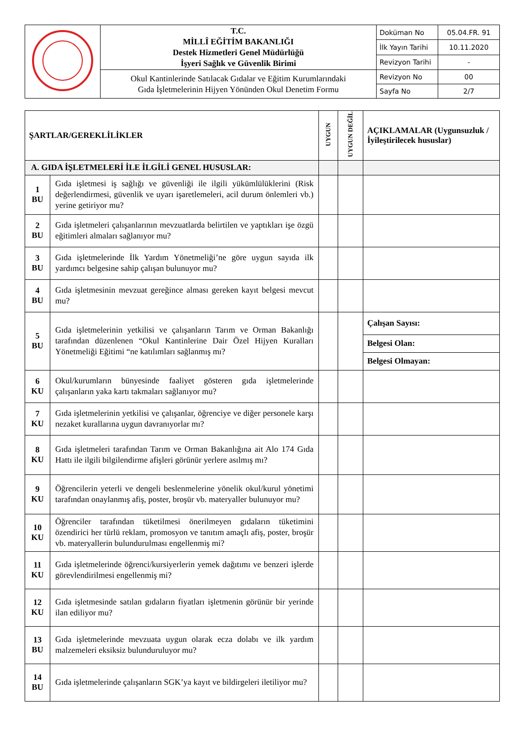| | T.C. MİLLÎ EĞİTİM BAKANLIĞI Destek Hizmetleri Genel Müdürlüğü İşyeri Sağlık ve Güvenlik Birimi | Doküman No | 05.04.FR. 91 |
| | | İlk Yayın Tarihi | 10.11.2020 |
| | | Revizyon Tarihi | - |
| | Okul Kantinlerinde Satılacak Gıdalar ve Eğitim Kurumlarındaki Gıda İşletmelerinin Hijyen Yönünden Okul Denetim Formu | Revizyon No | 00 |
| | | Sayfa No | 2/7 |
| ŞARTLAR/GEREKLİLİKLER | | UYGUN | UYGUN DEĞİL | AÇIKLAMALAR (Uygunsuzluk / İyileştirilecek hususlar) |
| --- | --- | --- | --- | --- |
| A. GIDA İŞLETMELERİ İLE İLGİLİ GENEL HUSUSLAR: | | | | |
| 1 BU | Gıda işletmesi iş sağlığı ve güvenliği ile ilgili yükümlülüklerini (Risk değerlendirmesi, güvenlik ve uyarı işaretlemeleri, acil durum önlemleri vb.) yerine getiriyor mu? | | | |
| 2 BU | Gıda işletmeleri çalışanlarının mevzuatlarda belirtilen ve yaptıkları işe özgü eğitimleri almaları sağlanıyor mu? | | | |
| 3 BU | Gıda işletmelerinde İlk Yardım Yönetmeliği’ne göre uygun sayıda ilk yardımcı belgesine sahip çalışan bulunuyor mu? | | | |
| 4 BU | Gıda işletmesinin mevzuat gereğince alması gereken kayıt belgesi mevcut mu? | | | |
| 5 BU | Gıda işletmelerinin yetkilisi ve çalışanların Tarım ve Orman Bakanlığı tarafından düzenlenen “Okul Kantinlerine Dair Özel Hijyen Kuralları Yönetmeliği Eğitimi “ne katılımları sağlanmış mı? | | | Çalışan Sayısı: |
| | | | | Belgesi Olan: |
| | | | | Belgesi Olmayan: |
| 6 KU | Okul/kurumların bünyesinde faaliyet gösteren gıda işletmelerinde çalışanların yaka kartı takmaları sağlanıyor mu? | | | |
| 7 KU | Gıda işletmelerinin yetkilisi ve çalışanlar, öğrenciye ve diğer personele karşı nezaket kurallarına uygun davranıyorlar mı? | | | |
| 8 KU | Gıda işletmeleri tarafından Tarım ve Orman Bakanlığına ait Alo 174 Gıda Hattı ile ilgili bilgilendirme afişleri görünür yerlere asılmış mı? | | | |
| 9 KU | Öğrencilerin yeterli ve dengeli beslenmelerine yönelik okul/kurul yönetimi tarafından onaylanmış afiş, poster, broşür vb. materyaller bulunuyor mu? | | | |
| 10 KU | Öğrenciler tarafından tüketilmesi önerilmeyen gıdaların tüketimini özendirici her türlü reklam, promosyon ve tanıtım amaçlı afiş, poster, broşür vb. materyallerin bulundurulması engellenmiş mi? | | | |
| 11 KU | Gıda işletmelerinde öğrenci/kursiyerlerin yemek dağıtımı ve benzeri işlerde görevlendirilmesi engellenmiş mi? | | | |
| 12 KU | Gıda işletmesinde satılan gıdaların fiyatları işletmenin görünür bir yerinde ilan ediliyor mu? | | | |
| 13 BU | Gıda işletmelerinde mevzuata uygun olarak ecza dolabı ve ilk yardım malzemeleri eksiksiz bulunduruluyor mu? | | | |
| 14 BU | Gıda işletmelerinde çalışanların SGK’ya kayıt ve bildirgeleri iletiliyor mu? | | | |